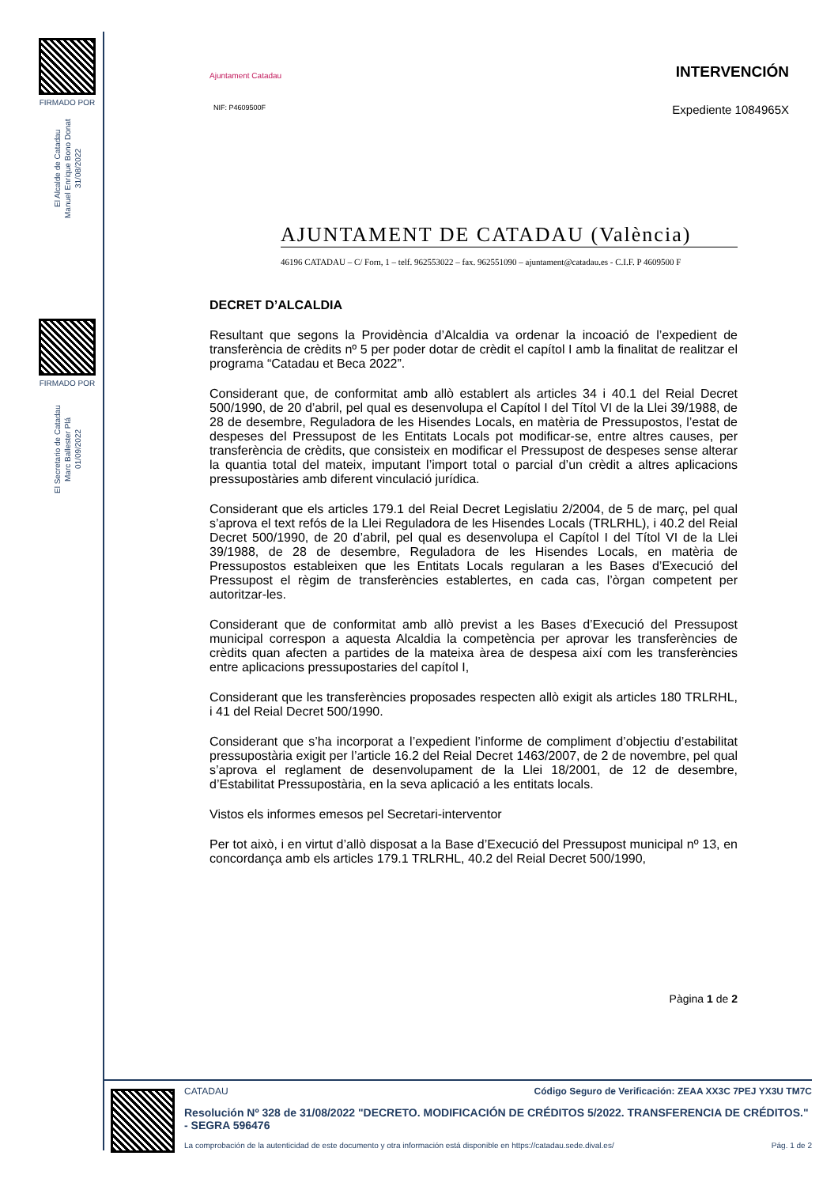FIRMADO POR
El Alcalde de Catadau
Manuel Enrique Bono Donat
31/08/2022
FIRMADO POR
El Secretario de Catadau
Marc Ballester Plá
01/09/2022
Ajuntament Catadau
NIF: P4609500F
INTERVENCIÓN
Expediente 1084965X
AJUNTAMENT DE CATADAU (València)
46196 CATADAU – C/ Forn, 1 – telf. 962553022 – fax. 962551090 – ajuntament@catadau.es - C.I.F. P 4609500 F
DECRET D’ALCALDIA
Resultant que segons la Providència d’Alcaldia va ordenar la incoació de l’expedient de transferència de crèdits nº 5 per poder dotar de crèdit el capítol I amb la finalitat de realitzar el programa “Catadau et Beca 2022”.
Considerant que, de conformitat amb allò establert als articles 34 i 40.1 del Reial Decret 500/1990, de 20 d’abril, pel qual es desenvolupa el Capítol I del Títol VI de la Llei 39/1988, de 28 de desembre, Reguladora de les Hisendes Locals, en matèria de Pressupostos, l’estat de despeses del Pressupost de les Entitats Locals pot modificar-se, entre altres causes, per transferència de crèdits, que consisteix en modificar el Pressupost de despeses sense alterar la quantia total del mateix, imputant l’import total o parcial d’un crèdit a altres aplicacions pressupostàries amb diferent vinculació jurídica.
Considerant que els articles 179.1 del Reial Decret Legislatiu 2/2004, de 5 de març, pel qual s’aprova el text refós de la Llei Reguladora de les Hisendes Locals (TRLRHL), i 40.2 del Reial Decret 500/1990, de 20 d’abril, pel qual es desenvolupa el Capítol I del Títol VI de la Llei 39/1988, de 28 de desembre, Reguladora de les Hisendes Locals, en matèria de Pressupostos estableixen que les Entitats Locals regularan a les Bases d’Execució del Pressupost el règim de transferències establertes, en cada cas, l’òrgan competent per autoritzar-les.
Considerant que de conformitat amb allò previst a les Bases d’Execució del Pressupost municipal correspon a aquesta Alcaldia la competència per aprovar les transferències de crèdits quan afecten a partides de la mateixa àrea de despesa així com les transferències entre aplicacions pressupostaries del capítol I,
Considerant que les transferències proposades respecten allò exigit als articles 180 TRLRHL, i 41 del Reial Decret 500/1990.
Considerant que s’ha incorporat a l’expedient l’informe de compliment d’objectiu d’estabilitat pressupostària exigit per l’article 16.2 del Reial Decret 1463/2007, de 2 de novembre, pel qual s’aprova el reglament de desenvolupament de la Llei 18/2001, de 12 de desembre, d’Estabilitat Pressupostària, en la seva aplicació a les entitats locals.
Vistos els informes emesos pel Secretari-interventor
Per tot això, i en virtut d’allò disposat a la Base d’Execució del Pressupost municipal nº 13, en concordança amb els articles 179.1 TRLRHL, 40.2 del Reial Decret 500/1990,
Pàgina 1 de 2
CATADAU Código Seguro de Verificación: ZEAA XX3C 7PEJ YX3U TM7C
Resolución Nº 328 de 31/08/2022 "DECRETO. MODIFICACIÓN DE CRÉDITOS 5/2022. TRANSFERENCIA DE CRÉDITOS." - SEGRA 596476
La comprobación de la autenticidad de este documento y otra información está disponible en https://catadau.sede.dival.es/ Pág. 1 de 2